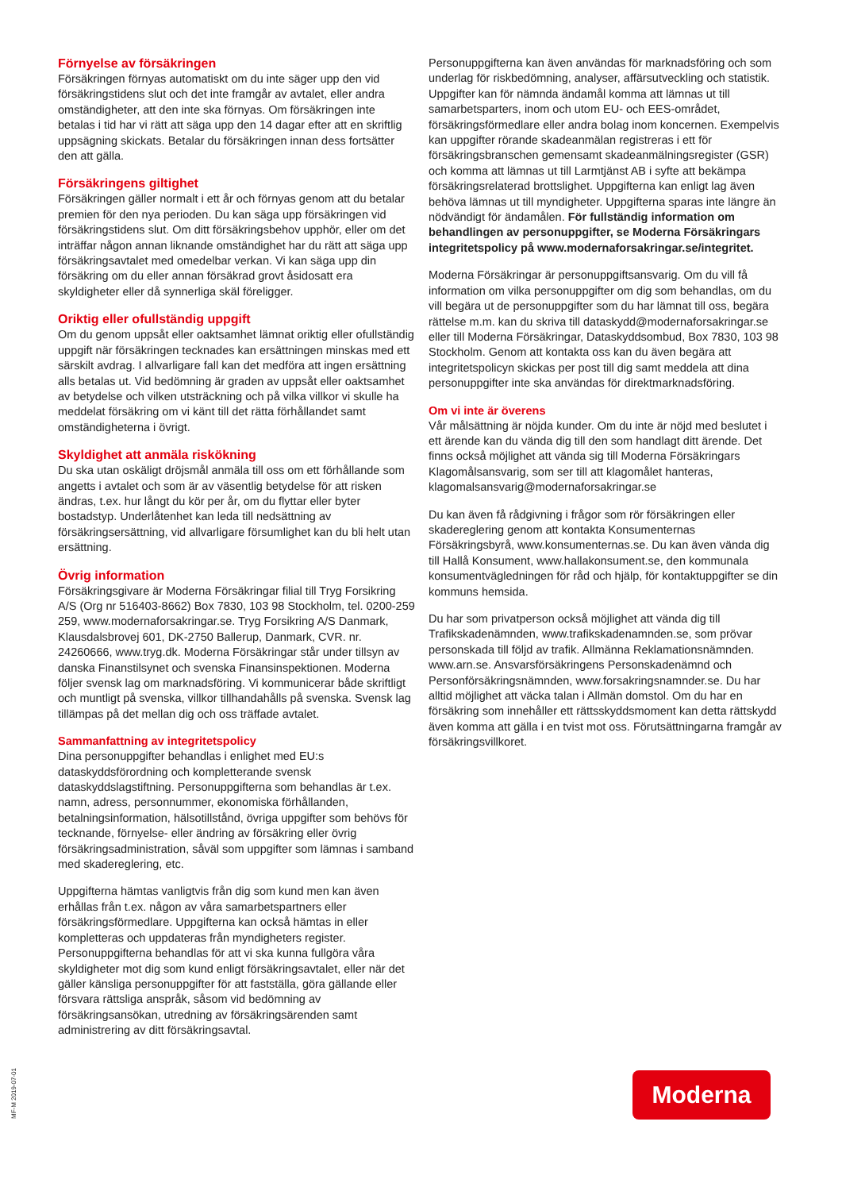Förnyelse av försäkringen
Försäkringen förnyas automatiskt om du inte säger upp den vid försäkringstidens slut och det inte framgår av avtalet, eller andra omständigheter, att den inte ska förnyas. Om försäkringen inte betalas i tid har vi rätt att säga upp den 14 dagar efter att en skriftlig uppsägning skickats. Betalar du försäkringen innan dess fortsätter den att gälla.
Försäkringens giltighet
Försäkringen gäller normalt i ett år och förnyas genom att du betalar premien för den nya perioden. Du kan säga upp försäkringen vid försäkringstidens slut. Om ditt försäkringsbehov upphör, eller om det inträffar någon annan liknande omständighet har du rätt att säga upp försäkringsavtalet med omedelbar verkan. Vi kan säga upp din försäkring om du eller annan försäkrad grovt åsidosatt era skyldigheter eller då synnerliga skäl föreligger.
Oriktig eller ofullständig uppgift
Om du genom uppsåt eller oaktsamhet lämnat oriktig eller ofullständig uppgift när försäkringen tecknades kan ersättningen minskas med ett särskilt avdrag. I allvarligare fall kan det medföra att ingen ersättning alls betalas ut. Vid bedömning är graden av uppsåt eller oaktsamhet av betydelse och vilken utsträckning och på vilka villkor vi skulle ha meddelat försäkring om vi känt till det rätta förhållandet samt omständigheterna i övrigt.
Skyldighet att anmäla riskökning
Du ska utan oskäligt dröjsmål anmäla till oss om ett förhållande som angetts i avtalet och som är av väsentlig betydelse för att risken ändras, t.ex. hur långt du kör per år, om du flyttar eller byter bostadstyp. Underlåtenhet kan leda till nedsättning av försäkringsersättning, vid allvarligare försumlighet kan du bli helt utan ersättning.
Övrig information
Försäkringsgivare är Moderna Försäkringar filial till Tryg Forsikring A/S (Org nr 516403-8662) Box 7830, 103 98 Stockholm, tel. 0200-259 259, www.modernaforsakringar.se. Tryg Forsikring A/S Danmark, Klausdalsbrovej 601, DK-2750 Ballerup, Danmark, CVR. nr. 24260666, www.tryg.dk. Moderna Försäkringar står under tillsyn av danska Finanstilsynet och svenska Finansinspektionen. Moderna följer svensk lag om marknadsföring. Vi kommunicerar både skriftligt och muntligt på svenska, villkor tillhandahålls på svenska. Svensk lag tillämpas på det mellan dig och oss träffade avtalet.
Sammanfattning av integritetspolicy
Dina personuppgifter behandlas i enlighet med EU:s dataskyddsförordning och kompletterande svensk dataskyddslagstiftning. Personuppgifterna som behandlas är t.ex. namn, adress, personnummer, ekonomiska förhållanden, betalningsinformation, hälsotillstånd, övriga uppgifter som behövs för tecknande, förnyelse- eller ändring av försäkring eller övrig försäkringsadministration, såväl som uppgifter som lämnas i samband med skadereglering, etc.
Uppgifterna hämtas vanligtvis från dig som kund men kan även erhållas från t.ex. någon av våra samarbetspartners eller försäkringsförmedlare. Uppgifterna kan också hämtas in eller kompletteras och uppdateras från myndigheters register. Personuppgifterna behandlas för att vi ska kunna fullgöra våra skyldigheter mot dig som kund enligt försäkringsavtalet, eller när det gäller känsliga personuppgifter för att fastställa, göra gällande eller försvara rättsliga anspråk, såsom vid bedömning av försäkringsansökan, utredning av försäkringsärenden samt administrering av ditt försäkringsavtal.
Personuppgifterna kan även användas för marknadsföring och som underlag för riskbedömning, analyser, affärsutveckling och statistik. Uppgifter kan för nämnda ändamål komma att lämnas ut till samarbetsparters, inom och utom EU- och EES-området, försäkringsförmedlare eller andra bolag inom koncernen. Exempelvis kan uppgifter rörande skadeanmälan registreras i ett för försäkringsbranschen gemensamt skadeanmälningsregister (GSR) och komma att lämnas ut till Larmtjänst AB i syfte att bekämpa försäkringsrelaterad brottslighet. Uppgifterna kan enligt lag även behöva lämnas ut till myndigheter. Uppgifterna sparas inte längre än nödvändigt för ändamålen. För fullständig information om behandlingen av personuppgifter, se Moderna Försäkringars integritetspolicy på www.modernaforsakringar.se/integritet.
Moderna Försäkringar är personuppgiftsansvarig. Om du vill få information om vilka personuppgifter om dig som behandlas, om du vill begära ut de personuppgifter som du har lämnat till oss, begära rättelse m.m. kan du skriva till dataskydd@modernaforsakringar.se eller till Moderna Försäkringar, Dataskyddsombud, Box 7830, 103 98 Stockholm. Genom att kontakta oss kan du även begära att integritetspolicyn skickas per post till dig samt meddela att dina personuppgifter inte ska användas för direktmarknadsföring.
Om vi inte är överens
Vår målsättning är nöjda kunder. Om du inte är nöjd med beslutet i ett ärende kan du vända dig till den som handlagt ditt ärende. Det finns också möjlighet att vända sig till Moderna Försäkringars Klagomålsansvarig, som ser till att klagomålet hanteras, klagomalsansvarig@modernaforsakringar.se
Du kan även få rådgivning i frågor som rör försäkringen eller skadereglering genom att kontakta Konsumenternas Försäkringsbyrå, www.konsumenternas.se. Du kan även vända dig till Hallå Konsument, www.hallakonsument.se, den kommunala konsumentvägledningen för råd och hjälp, för kontaktuppgifter se din kommuns hemsida.
Du har som privatperson också möjlighet att vända dig till Trafikskadenämnden, www.trafikskadenamnden.se, som prövar personskada till följd av trafik. Allmänna Reklamationsnämnden. www.arn.se. Ansvarsförsäkringens Personskadenämnd och Personförsäkringsnämnden, www.forsakringsnamnder.se. Du har alltid möjlighet att väcka talan i Allmän domstol. Om du har en försäkring som innehåller ett rättsskyddsmoment kan detta rättskydd även komma att gälla i en tvist mot oss. Förutsättningarna framgår av försäkringsvillkoret.
MF-M 2019-07-01
Moderna